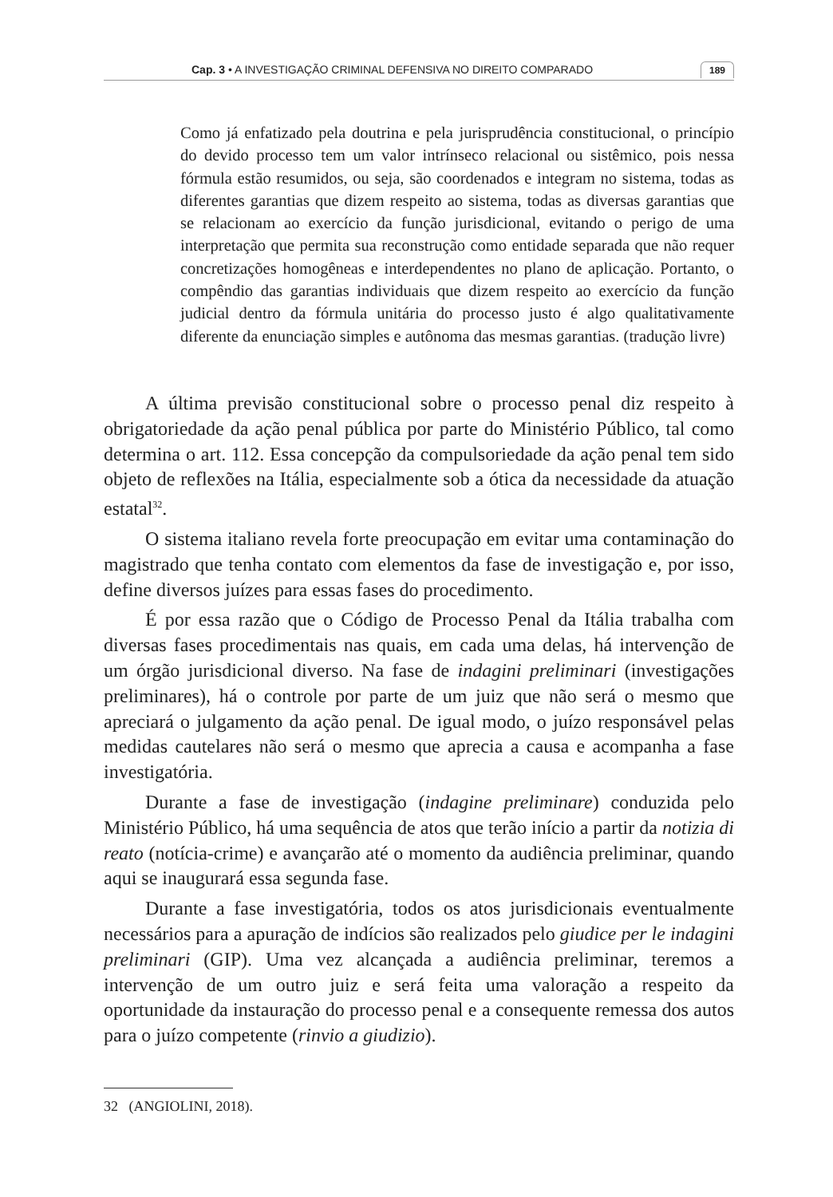Cap. 3 • A INVESTIGAÇÃO CRIMINAL DEFENSIVA NO DIREITO COMPARADO 189
Como já enfatizado pela doutrina e pela jurisprudência constitucional, o princípio do devido processo tem um valor intrínseco relacional ou sistêmico, pois nessa fórmula estão resumidos, ou seja, são coordenados e integram no sistema, todas as diferentes garantias que dizem respeito ao sistema, todas as diversas garantias que se relacionam ao exercício da função jurisdicional, evitando o perigo de uma interpretação que permita sua reconstrução como entidade separada que não requer concretizações homogêneas e interdependentes no plano de aplicação. Portanto, o compêndio das garantias individuais que dizem respeito ao exercício da função judicial dentro da fórmula unitária do processo justo é algo qualitativamente diferente da enunciação simples e autônoma das mesmas garantias. (tradução livre)
A última previsão constitucional sobre o processo penal diz respeito à obrigatoriedade da ação penal pública por parte do Ministério Público, tal como determina o art. 112. Essa concepção da compulsoriedade da ação penal tem sido objeto de reflexões na Itália, especialmente sob a ótica da necessidade da atuação estatal<sup>32</sup>.
O sistema italiano revela forte preocupação em evitar uma contaminação do magistrado que tenha contato com elementos da fase de investigação e, por isso, define diversos juízes para essas fases do procedimento.
É por essa razão que o Código de Processo Penal da Itália trabalha com diversas fases procedimentais nas quais, em cada uma delas, há intervenção de um órgão jurisdicional diverso. Na fase de indagini preliminari (investigações preliminares), há o controle por parte de um juiz que não será o mesmo que apreciará o julgamento da ação penal. De igual modo, o juízo responsável pelas medidas cautelares não será o mesmo que aprecia a causa e acompanha a fase investigatória.
Durante a fase de investigação (indagine preliminare) conduzida pelo Ministério Público, há uma sequência de atos que terão início a partir da notizia di reato (notícia-crime) e avançarão até o momento da audiência preliminar, quando aqui se inaugurará essa segunda fase.
Durante a fase investigatória, todos os atos jurisdicionais eventualmente necessários para a apuração de indícios são realizados pelo giudice per le indagini preliminari (GIP). Uma vez alcançada a audiência preliminar, teremos a intervenção de um outro juiz e será feita uma valoração a respeito da oportunidade da instauração do processo penal e a consequente remessa dos autos para o juízo competente (rinvio a giudizio).
32 (ANGIOLINI, 2018).